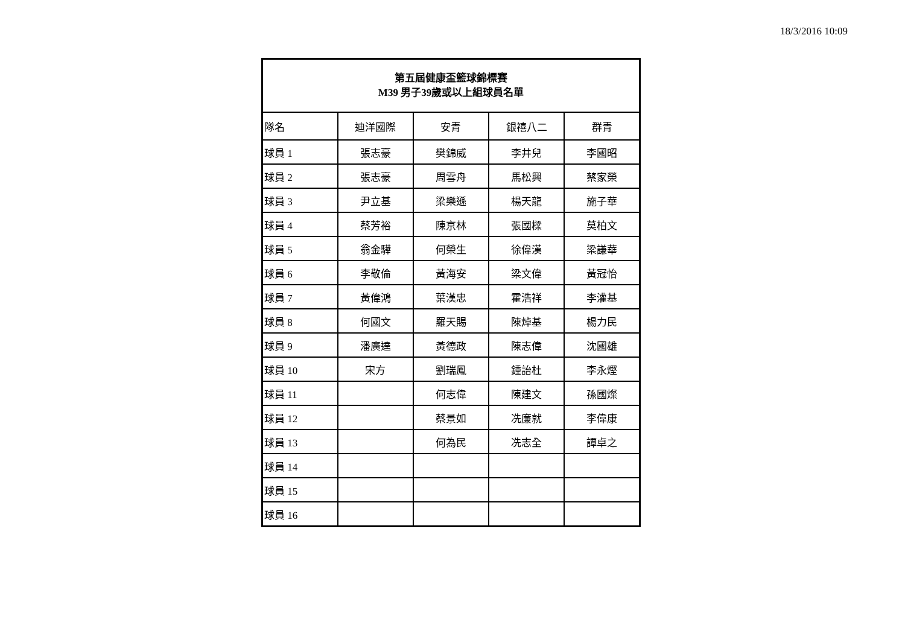18/3/2016 10:09
| 第五屆健康盃籃球錦標賽 M39 男子39歲或以上組球員名單 | | | | |
| --- | --- | --- | --- | --- |
| 隊名 | 迪洋國際 | 安青 | 銀禧八二 | 群青 |
| 球員 1 | 張志豪 | 樊錦威 | 李井兒 | 李國昭 |
| 球員 2 | 張志豪 | 周雪舟 | 馬松興 | 蔡家榮 |
| 球員 3 | 尹立基 | 梁樂遜 | 楊天龍 | 施子華 |
| 球員 4 | 蔡芳裕 | 陳京林 | 張國樑 | 莫柏文 |
| 球員 5 | 翁金驊 | 何榮生 | 徐偉漢 | 梁謙華 |
| 球員 6 | 李敬倫 | 黃海安 | 梁文偉 | 黃冠怡 |
| 球員 7 | 黃偉鴻 | 葉漢忠 | 霍浩祥 | 李灌基 |
| 球員 8 | 何國文 | 羅天賜 | 陳焯基 | 楊力民 |
| 球員 9 | 潘廣達 | 黃德政 | 陳志偉 | 沈國雄 |
| 球員 10 | 宋方 | 劉瑞鳳 | 鍾詒杜 | 李永熞 |
| 球員 11 | | 何志偉 | 陳建文 | 孫國燦 |
| 球員 12 | | 蔡景如 | 冼廉就 | 李偉康 |
| 球員 13 | | 何為民 | 冼志全 | 譚卓之 |
| 球員 14 | | | | |
| 球員 15 | | | | |
| 球員 16 | | | | |